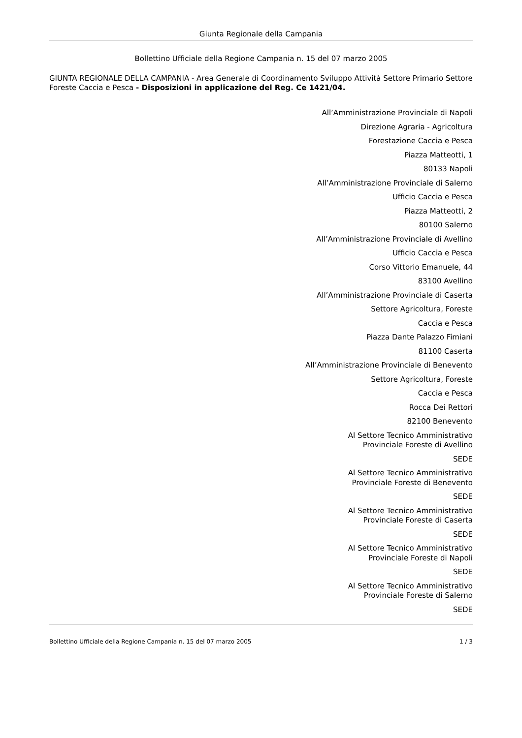Giunta Regionale della Campania
Bollettino Ufficiale della Regione Campania n. 15 del 07 marzo 2005
GIUNTA REGIONALE DELLA CAMPANIA - Area Generale di Coordinamento Sviluppo Attività Settore Primario Settore Foreste Caccia e Pesca - Disposizioni in applicazione del Reg. Ce 1421/04.
All’Amministrazione Provinciale di Napoli
Direzione Agraria - Agricoltura
Forestazione Caccia e Pesca
Piazza Matteotti, 1
80133 Napoli
All’Amministrazione Provinciale di Salerno
Ufficio Caccia e Pesca
Piazza Matteotti, 2
80100 Salerno
All’Amministrazione Provinciale di Avellino
Ufficio Caccia e Pesca
Corso Vittorio Emanuele, 44
83100 Avellino
All’Amministrazione Provinciale di Caserta
Settore Agricoltura, Foreste
Caccia e Pesca
Piazza Dante Palazzo Fimiani
81100 Caserta
All’Amministrazione Provinciale di Benevento
Settore Agricoltura, Foreste
Caccia e Pesca
Rocca Dei Rettori
82100 Benevento
Al Settore Tecnico Amministrativo
Provinciale Foreste di Avellino
SEDE
Al Settore Tecnico Amministrativo
Provinciale Foreste di Benevento
SEDE
Al Settore Tecnico Amministrativo
Provinciale Foreste di Caserta
SEDE
Al Settore Tecnico Amministrativo
Provinciale Foreste di Napoli
SEDE
Al Settore Tecnico Amministrativo
Provinciale Foreste di Salerno
SEDE
Bollettino Ufficiale della Regione Campania n. 15 del 07 marzo 2005 1 / 3